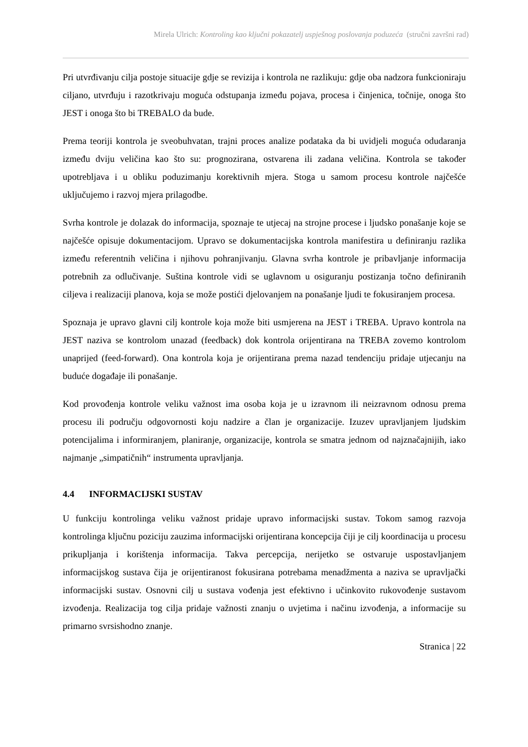Mirela Ulrich: Kontroling kao ključni pokazatelj uspješnog poslovanja poduzeća (stručni završni rad)
Pri utvrđivanju cilja postoje situacije gdje se revizija i kontrola ne razlikuju: gdje oba nadzora funkcioniraju ciljano, utvrđuju i razotkrivaju moguća odstupanja između pojava, procesa i činjenica, točnije, onoga što JEST i onoga što bi TREBALO da bude.
Prema teoriji kontrola je sveobuhvatan, trajni proces analize podataka da bi uvidjeli moguća odudaranja između dviju veličina kao što su: prognozirana, ostvarena ili zadana veličina. Kontrola se također upotrebljava i u obliku poduzimanju korektivnih mjera. Stoga u samom procesu kontrole najčešće uključujemo i razvoj mjera prilagodbe.
Svrha kontrole je dolazak do informacija, spoznaje te utjecaj na strojne procese i ljudsko ponašanje koje se najčešće opisuje dokumentacijom. Upravo se dokumentacijska kontrola manifestira u definiranju razlika između referentnih veličina i njihovu pohranjivanju. Glavna svrha kontrole je pribavljanje informacija potrebnih za odlučivanje. Suština kontrole vidi se uglavnom u osiguranju postizanja točno definiranih ciljeva i realizaciji planova, koja se može postići djelovanjem na ponašanje ljudi te fokusiranjem procesa.
Spoznaja je upravo glavni cilj kontrole koja može biti usmjerena na JEST i TREBA. Upravo kontrola na JEST naziva se kontrolom unazad (feedback) dok kontrola orijentirana na TREBA zovemo kontrolom unaprijed (feed-forward). Ona kontrola koja je orijentirana prema nazad tendenciju pridaje utjecanju na buduće događaje ili ponašanje.
Kod provođenja kontrole veliku važnost ima osoba koja je u izravnom ili neizravnom odnosu prema procesu ili području odgovornosti koju nadzire a član je organizacije. Izuzev upravljanjem ljudskim potencijalima i informiranjem, planiranje, organizacije, kontrola se smatra jednom od najznačajnijih, iako najmanje „simpatičnih“ instrumenta upravljanja.
4.4 INFORMACIJSKI SUSTAV
U funkciju kontrolinga veliku važnost pridaje upravo informacijski sustav. Tokom samog razvoja kontrolinga ključnu poziciju zauzima informacijski orijentirana koncepcija čiji je cilj koordinacija u procesu prikupljanja i korištenja informacija. Takva percepcija, nerijetko se ostvaruje uspostavljanjem informacijskog sustava čija je orijentiranost fokusirana potrebama menadžmenta a naziva se upravljački informacijski sustav. Osnovni cilj u sustava vođenja jest efektivno i učinkovito rukovođenje sustavom izvođenja. Realizacija tog cilja pridaje važnosti znanju o uvjetima i načinu izvođenja, a informacije su primarno svrsishodno znanje.
Stranica | 22